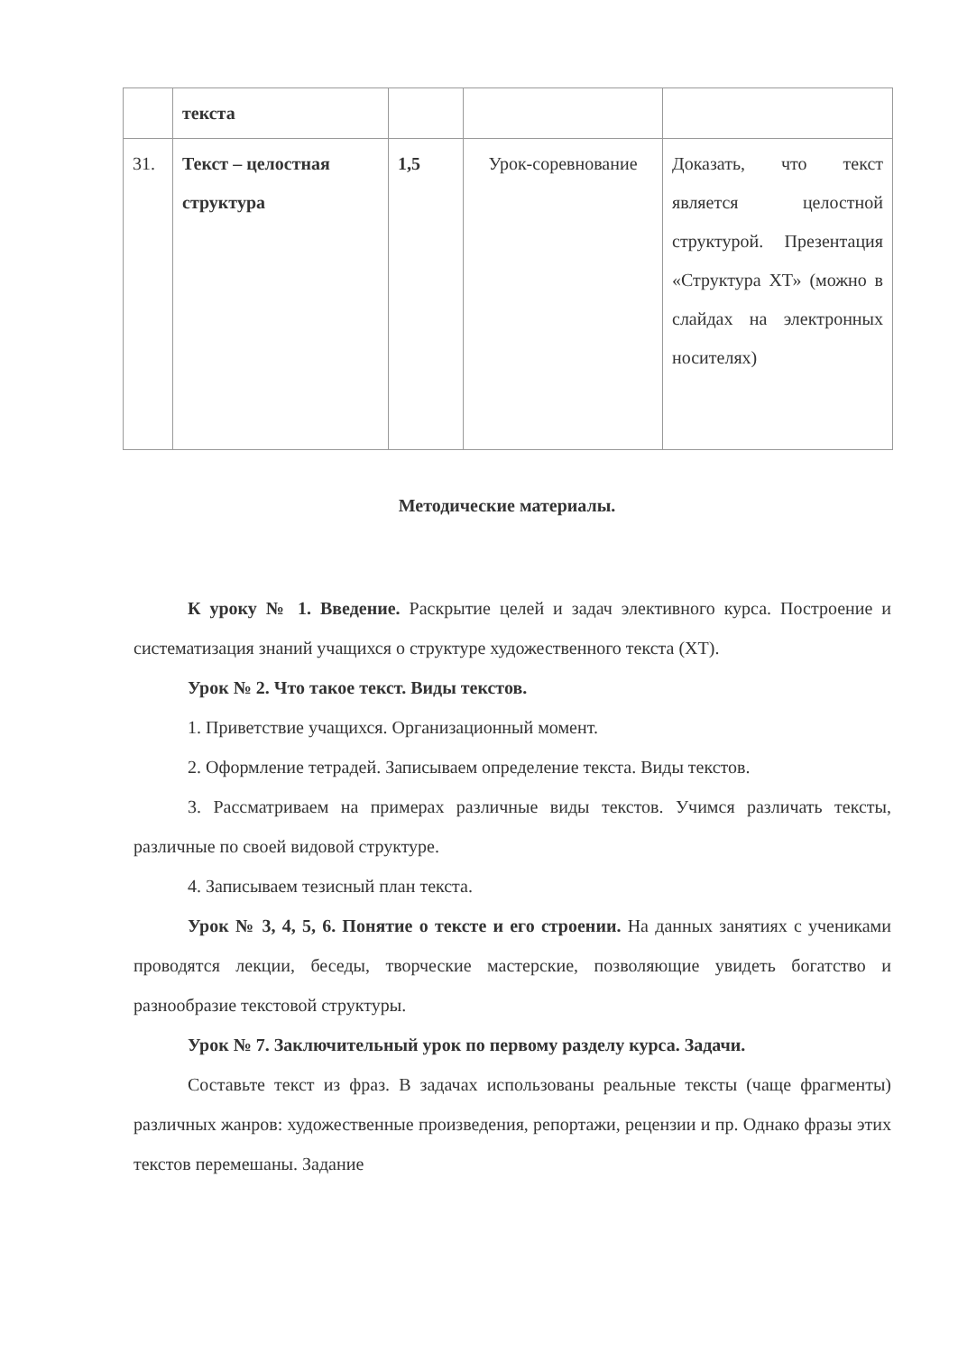| | текста | | | |
| 31. | Текст – целостная структура | 1,5 | Урок-соревнование | Доказать, что текст является целостной структурой. Презентация «Структура ХТ» (можно в слайдах на электронных носителях) |
Методические материалы.
К уроку № 1. Введение. Раскрытие целей и задач элективного курса. Построение и систематизация знаний учащихся о структуре художественного текста (ХТ).
Урок № 2. Что такое текст. Виды текстов.
1. Приветствие учащихся. Организационный момент.
2. Оформление тетрадей. Записываем определение текста. Виды текстов.
3. Рассматриваем на примерах различные виды текстов. Учимся различать тексты, различные по своей видовой структуре.
4. Записываем тезисный план текста.
Урок № 3, 4, 5, 6. Понятие о тексте и его строении. На данных занятиях с учениками проводятся лекции, беседы, творческие мастерские, позволяющие увидеть богатство и разнообразие текстовой структуры.
Урок № 7. Заключительный урок по первому разделу курса. Задачи.
Составьте текст из фраз. В задачах использованы реальные тексты (чаще фрагменты) различных жанров: художественные произведения, репортажи, рецензии и пр. Однако фразы этих текстов перемешаны. Задание